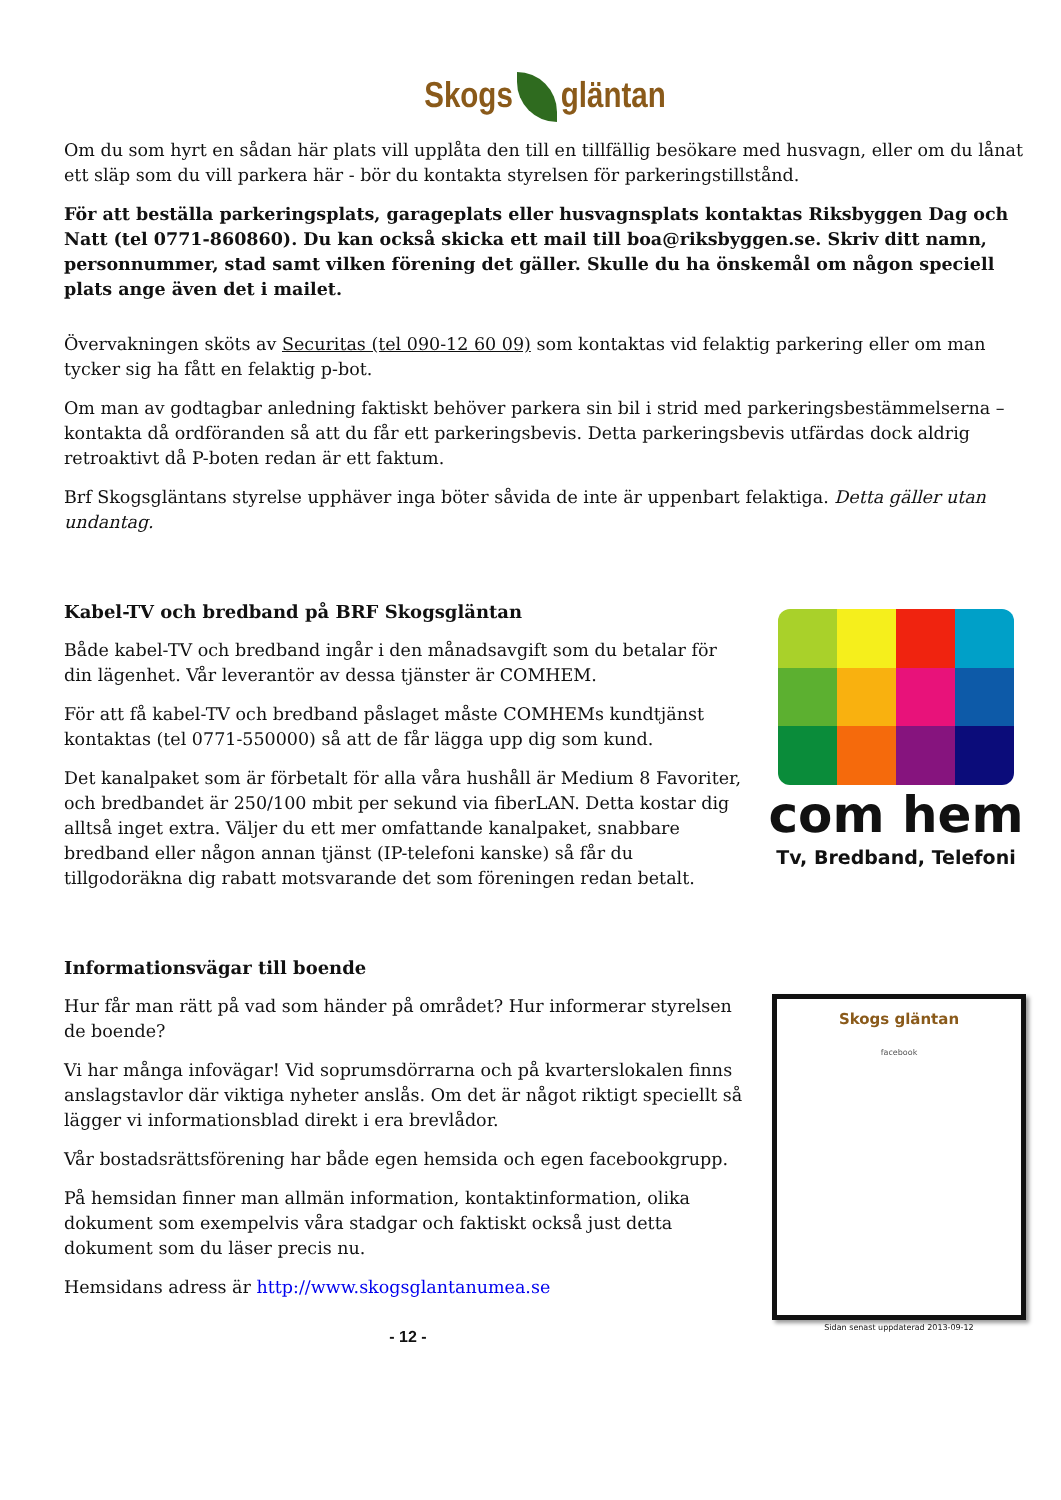Skogs gläntan
Om du som hyrt en sådan här plats vill upplåta den till en tillfällig besökare med husvagn, eller om du lånat ett släp som du vill parkera här - bör du kontakta styrelsen för parkeringstillstånd.
För att beställa parkeringsplats, garageplats eller husvagnsplats kontaktas Riksbyggen Dag och Natt (tel 0771-860860). Du kan också skicka ett mail till boa@riksbyggen.se. Skriv ditt namn, personnummer, stad samt vilken förening det gäller. Skulle du ha önskemål om någon speciell plats ange även det i mailet.
Övervakningen sköts av Securitas (tel 090-12 60 09) som kontaktas vid felaktig parkering eller om man tycker sig ha fått en felaktig p-bot.
Om man av godtagbar anledning faktiskt behöver parkera sin bil i strid med parkeringsbestämmelserna – kontakta då ordföranden så att du får ett parkeringsbevis. Detta parkeringsbevis utfärdas dock aldrig retroaktivt då P-boten redan är ett faktum.
Brf Skogsgläntans styrelse upphäver inga böter såvida de inte är uppenbart felaktiga. Detta gäller utan undantag.
com hem
Tv, Bredband, Telefoni
Kabel-TV och bredband på BRF Skogsgläntan
Både kabel-TV och bredband ingår i den månadsavgift som du betalar för din lägenhet. Vår leverantör av dessa tjänster är COMHEM.
För att få kabel-TV och bredband påslaget måste COMHEMs kundtjänst kontaktas (tel 0771-550000) så att de får lägga upp dig som kund.
Det kanalpaket som är förbetalt för alla våra hushåll är Medium 8 Favoriter, och bredbandet är 250/100 mbit per sekund via fiberLAN. Detta kostar dig alltså inget extra. Väljer du ett mer omfattande kanalpaket, snabbare bredband eller någon annan tjänst (IP-telefoni kanske) så får du tillgodoräkna dig rabatt motsvarande det som föreningen redan betalt.
Informationsvägar till boende
Skogs gläntan
facebook
Sidan senast uppdaterad 2013-09-12
Hur får man rätt på vad som händer på området? Hur informerar styrelsen de boende?
Vi har många infovägar! Vid soprumsdörrarna och på kvarterslokalen finns anslagstavlor där viktiga nyheter anslås. Om det är något riktigt speciellt så lägger vi informationsblad direkt i era brevlådor.
Vår bostadsrättsförening har både egen hemsida och egen facebookgrupp.
På hemsidan finner man allmän information, kontaktinformation, olika dokument som exempelvis våra stadgar och faktiskt också just detta dokument som du läser precis nu.
Hemsidans adress är http://www.skogsglantanumea.se
- 12 -